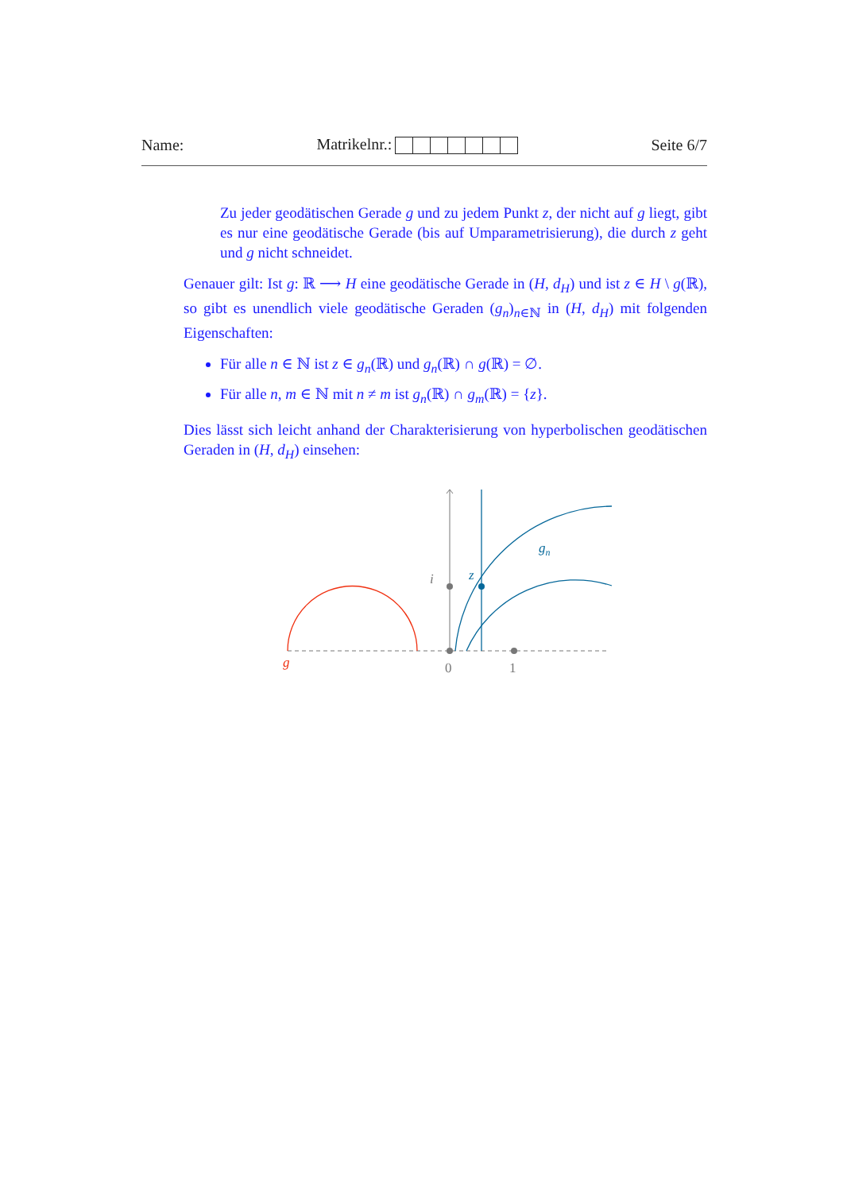Name: Matrikelnr.: Seite 6/7
Zu jeder geodätischen Gerade g und zu jedem Punkt z, der nicht auf g liegt, gibt es nur eine geodätische Gerade (bis auf Umparametrisierung), die durch z geht und g nicht schneidet.
Genauer gilt: Ist g: ℝ ⟶ H eine geodätische Gerade in (H, d<sub>H</sub>) und ist z ∈ H \ g(ℝ), so gibt es unendlich viele geodätische Geraden (g<sub>n</sub>)<sub>n∈ℕ</sub> in (H, d<sub>H</sub>) mit folgenden Eigenschaften:
Für alle n ∈ ℕ ist z ∈ g<sub>n</sub>(ℝ) und g<sub>n</sub>(ℝ) ∩ g(ℝ) = ∅.
Für alle n, m ∈ ℕ mit n ≠ m ist g<sub>n</sub>(ℝ) ∩ g<sub>m</sub>(ℝ) = {z}.
Dies lässt sich leicht anhand der Charakterisierung von hyperbolischen geodätischen Geraden in (H, d<sub>H</sub>) einsehen:
i
z
gn
g
0
1